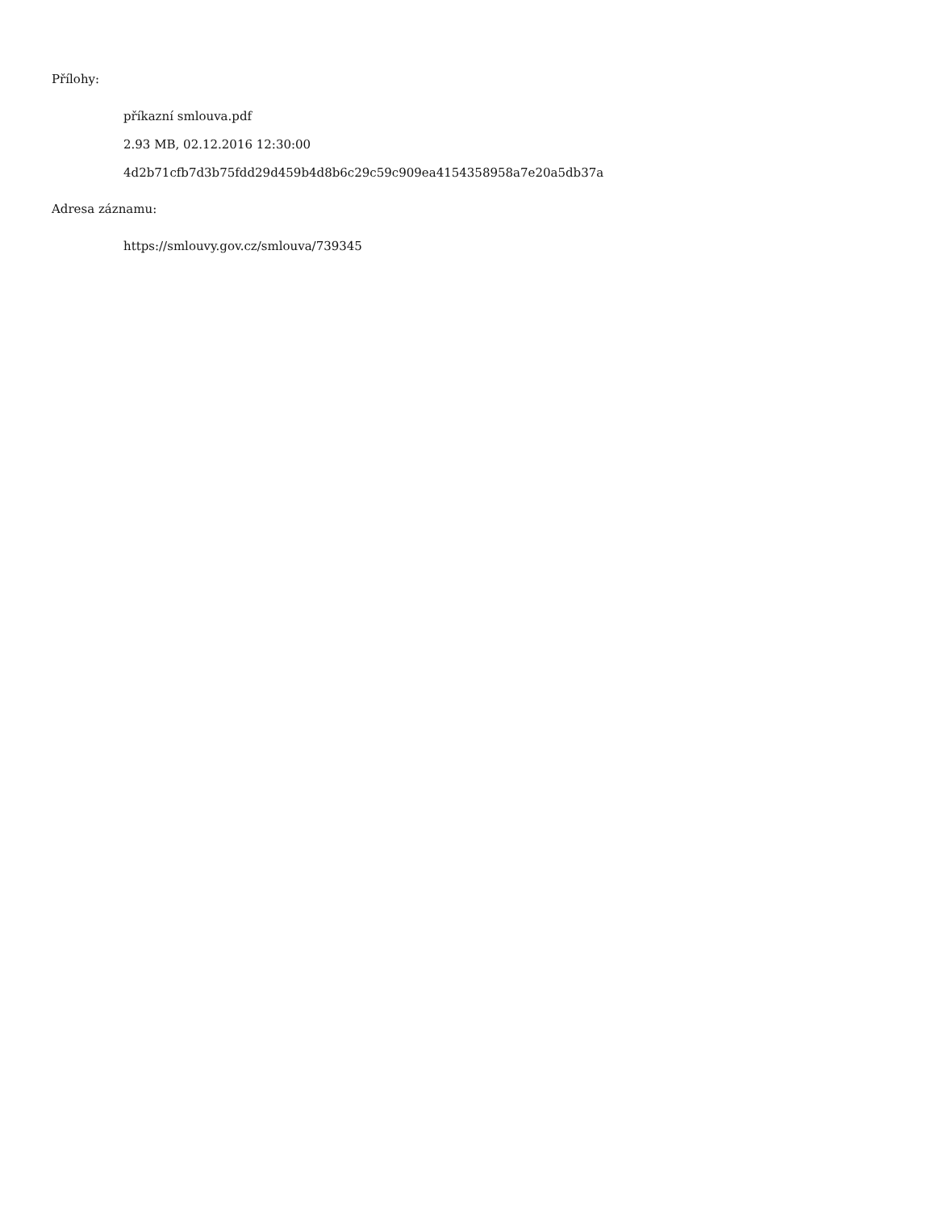Přílohy:
příkazní smlouva.pdf
2.93 MB, 02.12.2016 12:30:00
4d2b71cfb7d3b75fdd29d459b4d8b6c29c59c909ea4154358958a7e20a5db37a
Adresa záznamu:
https://smlouvy.gov.cz/smlouva/739345